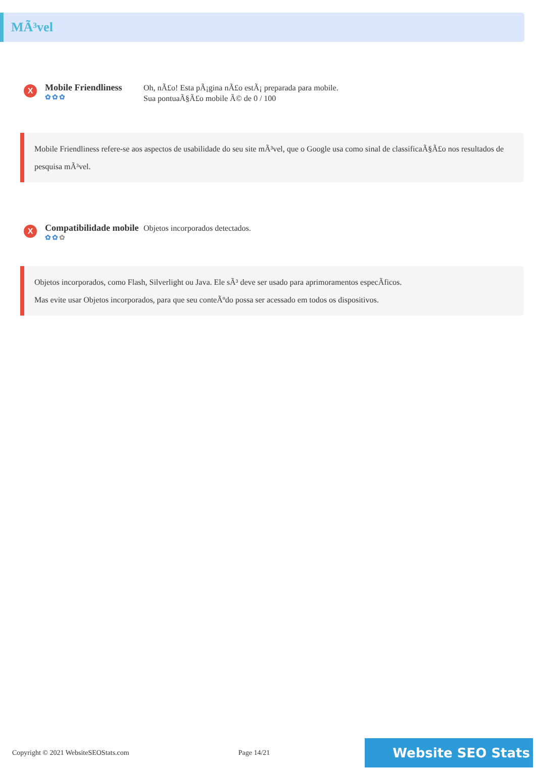MÃ³vel
X
Mobile Friendliness
✿✿✿
Oh, nÃ£o! Esta pÃ¡gina nÃ£o estÃ¡ preparada para mobile.
Sua pontuaÃ§Ã£o mobile Ã© de 0 / 100
Mobile Friendliness refere-se aos aspectos de usabilidade do seu site mÃ³vel, que o Google usa como sinal de classificaÃ§Ã£o nos resultados de pesquisa mÃ³vel.
X
Compatibilidade mobile
✿✿✿
Objetos incorporados detectados.
Objetos incorporados, como Flash, Silverlight ou Java. Ele sÃ³ deve ser usado para aprimoramentos especÃficos.
Mas evite usar Objetos incorporados, para que seu conteÃºdo possa ser acessado em todos os dispositivos.
Copyright © 2021 WebsiteSEOStats.com Page 14/21
Website SEO Stats